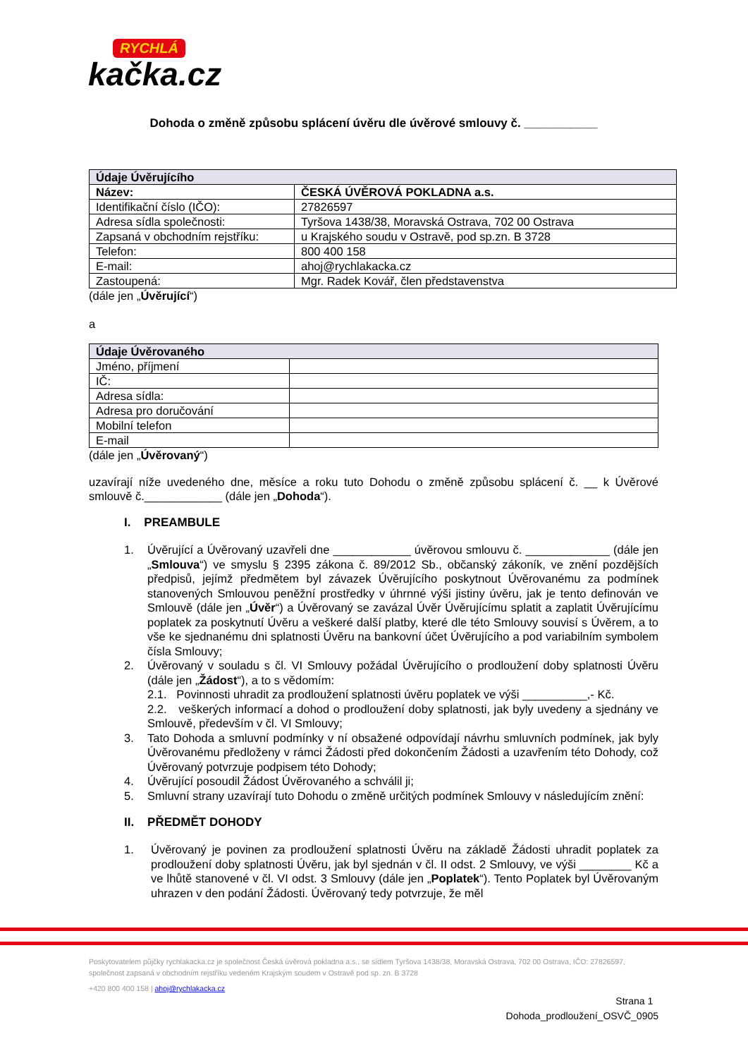RYCHLÁ
kačka.cz
Dohoda o změně způsobu splácení úvěru dle úvěrové smlouvy č. ___________
| Údaje Úvěrujícího | |
| --- | --- |
| Název: | ČESKÁ ÚVĚROVÁ POKLADNA a.s. |
| Identifikační číslo (IČO): | 27826597 |
| Adresa sídla společnosti: | Tyršova 1438/38, Moravská Ostrava, 702 00 Ostrava |
| Zapsaná v obchodním rejstříku: | u Krajského soudu v Ostravě, pod sp.zn. B 3728 |
| Telefon: | 800 400 158 |
| E-mail: | ahoj@rychlakacka.cz |
| Zastoupená: | Mgr. Radek Kovář, člen představenstva |
(dále jen „Úvěrující“)
a
| Údaje Úvěrovaného | |
| --- | --- |
| Jméno, příjmení | |
| IČ: | |
| Adresa sídla: | |
| Adresa pro doručování | |
| Mobilní telefon | |
| E-mail | |
(dále jen „Úvěrovaný“)
uzavírají níže uvedeného dne, měsíce a roku tuto Dohodu o změně způsobu splácení č. __ k Úvěrové smlouvě č.____________ (dále jen „Dohoda“).
I. PREAMBULE
1. Úvěrující a Úvěrovaný uzavřeli dne ____________ úvěrovou smlouvu č. _____________ (dále jen „Smlouva“) ve smyslu § 2395 zákona č. 89/2012 Sb., občanský zákoník, ve znění pozdějších předpisů, jejímž předmětem byl závazek Úvěrujícího poskytnout Úvěrovanému za podmínek stanovených Smlouvou peněžní prostředky v úhrnné výši jistiny úvěru, jak je tento definován ve Smlouvě (dále jen „Úvěr“) a Úvěrovaný se zavázal Úvěr Úvěrujícímu splatit a zaplatit Úvěrujícímu poplatek za poskytnutí Úvěru a veškeré další platby, které dle této Smlouvy souvisí s Úvěrem, a to vše ke sjednanému dni splatnosti Úvěru na bankovní účet Úvěrujícího a pod variabilním symbolem čísla Smlouvy;
2. Úvěrovaný v souladu s čl. VI Smlouvy požádal Úvěrujícího o prodloužení doby splatnosti Úvěru (dále jen „Žádost“), a to s vědomím:
2.1. Povinnosti uhradit za prodloužení splatnosti úvěru poplatek ve výši __________,- Kč.
2.2. veškerých informací a dohod o prodloužení doby splatnosti, jak byly uvedeny a sjednány ve Smlouvě, především v čl. VI Smlouvy;
3. Tato Dohoda a smluvní podmínky v ní obsažené odpovídají návrhu smluvních podmínek, jak byly Úvěrovanému předloženy v rámci Žádosti před dokončením Žádosti a uzavřením této Dohody, což Úvěrovaný potvrzuje podpisem této Dohody;
4. Úvěrující posoudil Žádost Úvěrovaného a schválil ji;
5. Smluvní strany uzavírají tuto Dohodu o změně určitých podmínek Smlouvy v následujícím znění:
II. PŘEDMĚT DOHODY
1. Úvěrovaný je povinen za prodloužení splatnosti Úvěru na základě Žádosti uhradit poplatek za prodloužení doby splatnosti Úvěru, jak byl sjednán v čl. II odst. 2 Smlouvy, ve výši ________ Kč a ve lhůtě stanovené v čl. VI odst. 3 Smlouvy (dále jen „Poplatek“). Tento Poplatek byl Úvěrovaným uhrazen v den podání Žádosti. Úvěrovaný tedy potvrzuje, že měl
Poskytovatelem půjčky rychlakacka.cz je společnost Česká úvěrová pokladna a.s., se sídlem Tyršova 1438/38, Moravská Ostrava, 702 00 Ostrava, IČO: 27826597, společnost zapsaná v obchodním rejstříku vedeném Krajským soudem v Ostravě pod sp. zn. B 3728
+420 800 400 158 | ahoj@rychlakacka.cz
Strana 1
Dohoda_prodloužení_OSVČ_0905